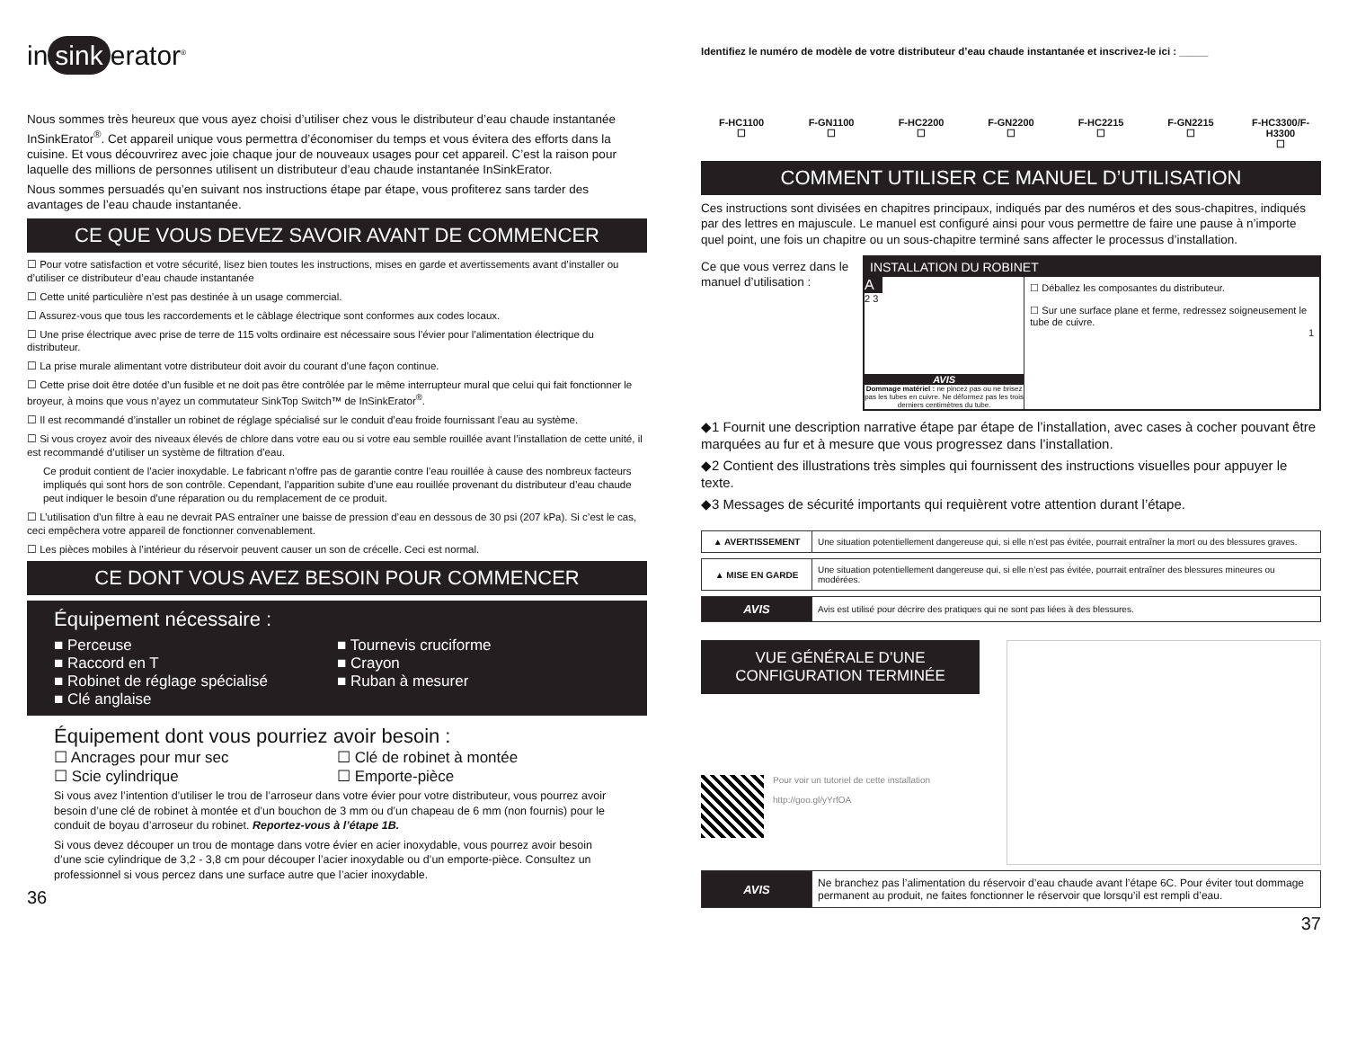in sink erator<sup>®</sup>
Nous sommes très heureux que vous ayez choisi d’utiliser chez vous le distributeur d’eau chaude instantanée InSinkErator<sup>®</sup>. Cet appareil unique vous permettra d’économiser du temps et vous évitera des efforts dans la cuisine. Et vous découvrirez avec joie chaque jour de nouveaux usages pour cet appareil. C’est la raison pour laquelle des millions de personnes utilisent un distributeur d’eau chaude instantanée InSinkErator.
Nous sommes persuadés qu’en suivant nos instructions étape par étape, vous profiterez sans tarder des avantages de l’eau chaude instantanée.
CE QUE VOUS DEVEZ SAVOIR AVANT DE COMMENCER
☐ Pour votre satisfaction et votre sécurité, lisez bien toutes les instructions, mises en garde et avertissements avant d’installer ou d’utiliser ce distributeur d’eau chaude instantanée
☐ Cette unité particulière n’est pas destinée à un usage commercial.
☐ Assurez-vous que tous les raccordements et le câblage électrique sont conformes aux codes locaux.
☐ Une prise électrique avec prise de terre de 115 volts ordinaire est nécessaire sous l’évier pour l’alimentation électrique du distributeur.
☐ La prise murale alimentant votre distributeur doit avoir du courant d’une façon continue.
☐ Cette prise doit être dotée d’un fusible et ne doit pas être contrôlée par le même interrupteur mural que celui qui fait fonctionner le broyeur, à moins que vous n’ayez un commutateur SinkTop Switch™ de InSinkErator<sup>®</sup>.
☐ Il est recommandé d’installer un robinet de réglage spécialisé sur le conduit d’eau froide fournissant l’eau au système.
☐ Si vous croyez avoir des niveaux élevés de chlore dans votre eau ou si votre eau semble rouillée avant l’installation de cette unité, il est recommandé d’utiliser un système de filtration d’eau.
Ce produit contient de l’acier inoxydable. Le fabricant n’offre pas de garantie contre l’eau rouillée à cause des nombreux facteurs impliqués qui sont hors de son contrôle. Cependant, l’apparition subite d’une eau rouillée provenant du distributeur d’eau chaude peut indiquer le besoin d’une réparation ou du remplacement de ce produit.
☐ L’utilisation d’un filtre à eau ne devrait PAS entraîner une baisse de pression d’eau en dessous de 30 psi (207 kPa). Si c’est le cas, ceci empêchera votre appareil de fonctionner convenablement.
☐ Les pièces mobiles à l’intérieur du réservoir peuvent causer un son de crécelle. Ceci est normal.
CE DONT VOUS AVEZ BESOIN POUR COMMENCER
Équipement nécessaire :
■ Perceuse
■ Raccord en T
■ Robinet de réglage spécialisé
■ Clé anglaise
■ Tournevis cruciforme
■ Crayon
■ Ruban à mesurer
Équipement dont vous pourriez avoir besoin :
☐ Ancrages pour mur sec
☐ Scie cylindrique
☐ Clé de robinet à montée
☐ Emporte-pièce
Si vous avez l’intention d’utiliser le trou de l’arroseur dans votre évier pour votre distributeur, vous pourrez avoir besoin d’une clé de robinet à montée et d’un bouchon de 3 mm ou d’un chapeau de 6 mm (non fournis) pour le conduit de boyau d’arroseur du robinet. Reportez-vous à l’étape 1B.
Si vous devez découper un trou de montage dans votre évier en acier inoxydable, vous pourrez avoir besoin d’une scie cylindrique de 3,2 - 3,8 cm pour découper l’acier inoxydable ou d’un emporte-pièce. Consultez un professionnel si vous percez dans une surface autre que l’acier inoxydable.
36
Identifiez le numéro de modèle de votre distributeur d’eau chaude instantanée et inscrivez-le ici : _____
F-HC1100
☐
F-GN1100
☐
F-HC2200
☐
F-GN2200
☐
F-HC2215
☐
F-GN2215
☐
F-HC3300/F-H3300
☐
COMMENT UTILISER CE MANUEL D’UTILISATION
Ces instructions sont divisées en chapitres principaux, indiqués par des numéros et des sous-chapitres, indiqués par des lettres en majuscule. Le manuel est configuré ainsi pour vous permettre de faire une pause à n’importe quel point, une fois un chapitre ou un sous-chapitre terminé sans affecter le processus d’installation.
Ce que vous verrez dans le manuel d’utilisation :
INSTALLATION DU ROBINET
A
2 3
AVIS
Dommage matériel : ne pincez pas ou ne brisez pas les tubes en cuivre. Ne déformez pas les trois derniers centimètres du tube.
☐ Déballez les composantes du distributeur.
☐ Sur une surface plane et ferme, redressez soigneusement le tube de cuivre.
1
◆1 Fournit une description narrative étape par étape de l’installation, avec cases à cocher pouvant être marquées au fur et à mesure que vous progressez dans l’installation.
◆2 Contient des illustrations très simples qui fournissent des instructions visuelles pour appuyer le texte.
◆3 Messages de sécurité importants qui requièrent votre attention durant l’étape.
| ▲ AVERTISSEMENT | Une situation potentiellement dangereuse qui, si elle n’est pas évitée, pourrait entraîner la mort ou des blessures graves. |
| ▲ MISE EN GARDE | Une situation potentiellement dangereuse qui, si elle n’est pas évitée, pourrait entraîner des blessures mineures ou modérées. |
| AVIS | Avis est utilisé pour décrire des pratiques qui ne sont pas liées à des blessures. |
VUE GÉNÉRALE D’UNE CONFIGURATION TERMINÉE
Pour voir un tutoriel de cette installation
http://goo.gl/yYrfOA
| AVIS | Ne branchez pas l’alimentation du réservoir d’eau chaude avant l’étape 6C. Pour éviter tout dommage permanent au produit, ne faites fonctionner le réservoir que lorsqu’il est rempli d’eau. |
37